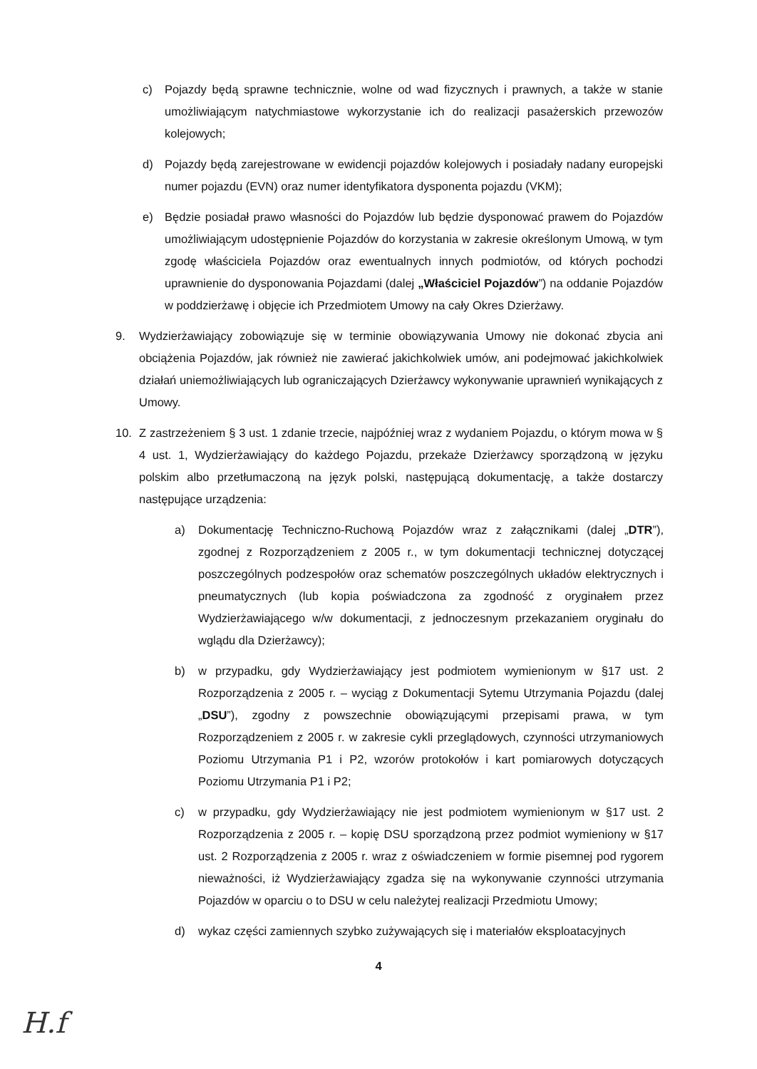c) Pojazdy będą sprawne technicznie, wolne od wad fizycznych i prawnych, a także w stanie umożliwiającym natychmiastowe wykorzystanie ich do realizacji pasażerskich przewozów kolejowych;
d) Pojazdy będą zarejestrowane w ewidencji pojazdów kolejowych i posiadały nadany europejski numer pojazdu (EVN) oraz numer identyfikatora dysponenta pojazdu (VKM);
e) Będzie posiadał prawo własności do Pojazdów lub będzie dysponować prawem do Pojazdów umożliwiającym udostępnienie Pojazdów do korzystania w zakresie określonym Umową, w tym zgodę właściciela Pojazdów oraz ewentualnych innych podmiotów, od których pochodzi uprawnienie do dysponowania Pojazdami (dalej „Właściciel Pojazdów”) na oddanie Pojazdów w poddzierżawę i objęcie ich Przedmiotem Umowy na cały Okres Dzierżawy.
9. Wydzierżawiający zobowiązuje się w terminie obowiązywania Umowy nie dokonać zbycia ani obciążenia Pojazdów, jak również nie zawierać jakichkolwiek umów, ani podejmować jakichkolwiek działań uniemożliwiających lub ograniczających Dzierżawcy wykonywanie uprawnień wynikających z Umowy.
10. Z zastrzeżeniem § 3 ust. 1 zdanie trzecie, najpóźniej wraz z wydaniem Pojazdu, o którym mowa w § 4 ust. 1, Wydzierżawiający do każdego Pojazdu, przekaże Dzierżawcy sporządzoną w języku polskim albo przetłumaczoną na język polski, następującą dokumentację, a także dostarczy następujące urządzenia:
a) Dokumentację Techniczno-Ruchową Pojazdów wraz z załącznikami (dalej „DTR”), zgodnej z Rozporządzeniem z 2005 r., w tym dokumentacji technicznej dotyczącej poszczególnych podzespołów oraz schematów poszczególnych układów elektrycznych i pneumatycznych (lub kopia poświadczona za zgodność z oryginałem przez Wydzierżawiającego w/w dokumentacji, z jednoczesnym przekazaniem oryginału do wglądu dla Dzierżawcy);
b) w przypadku, gdy Wydzierżawiający jest podmiotem wymienionym w §17 ust. 2 Rozporządzenia z 2005 r. – wyciąg z Dokumentacji Sytemu Utrzymania Pojazdu (dalej „DSU”), zgodny z powszechnie obowiązującymi przepisami prawa, w tym Rozporządzeniem z 2005 r. w zakresie cykli przeglądowych, czynności utrzymaniowych Poziomu Utrzymania P1 i P2, wzorów protokołów i kart pomiarowych dotyczących Poziomu Utrzymania P1 i P2;
c) w przypadku, gdy Wydzierżawiający nie jest podmiotem wymienionym w §17 ust. 2 Rozporządzenia z 2005 r. – kopię DSU sporządzoną przez podmiot wymieniony w §17 ust. 2 Rozporządzenia z 2005 r. wraz z oświadczeniem w formie pisemnej pod rygorem nieważności, iż Wydzierżawiający zgadza się na wykonywanie czynności utrzymania Pojazdów w oparciu o to DSU w celu należytej realizacji Przedmiotu Umowy;
d) wykaz części zamiennych szybko zużywających się i materiałów eksploatacyjnych
4
H.f